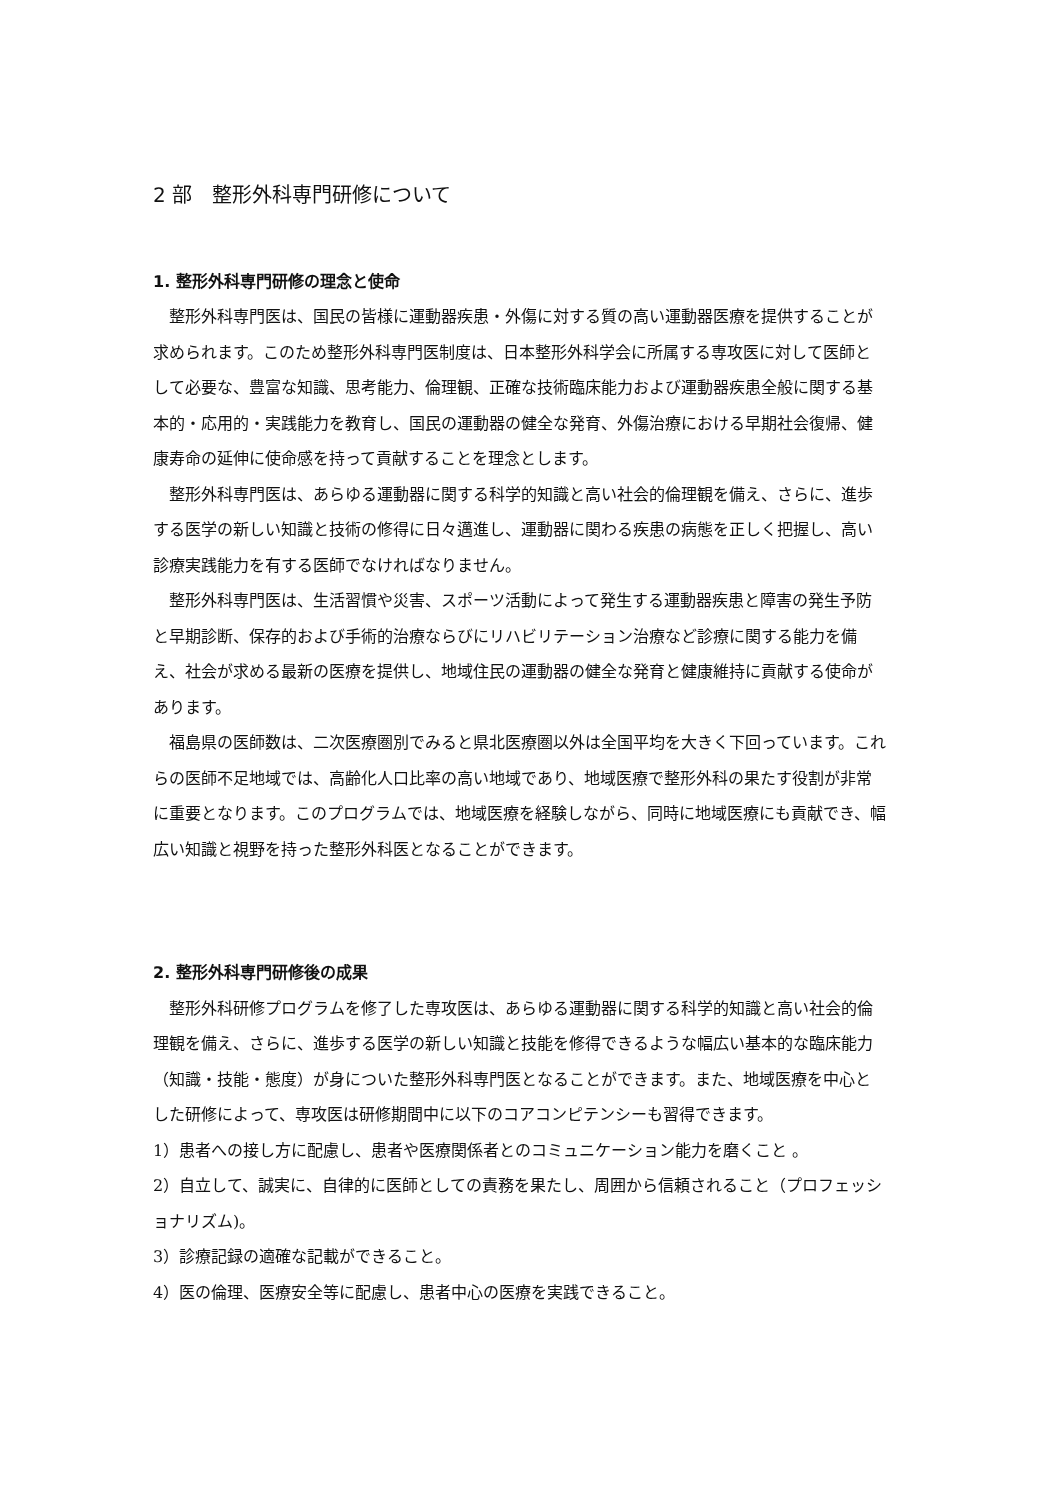2 部　整形外科専門研修について
1. 整形外科専門研修の理念と使命
整形外科専門医は、国民の皆様に運動器疾患・外傷に対する質の高い運動器医療を提供することが求められます。このため整形外科専門医制度は、日本整形外科学会に所属する専攻医に対して医師として必要な、豊富な知識、思考能力、倫理観、正確な技術臨床能力および運動器疾患全般に関する基本的・応用的・実践能力を教育し、国民の運動器の健全な発育、外傷治療における早期社会復帰、健康寿命の延伸に使命感を持って貢献することを理念とします。
整形外科専門医は、あらゆる運動器に関する科学的知識と高い社会的倫理観を備え、さらに、進歩する医学の新しい知識と技術の修得に日々邁進し、運動器に関わる疾患の病態を正しく把握し、高い診療実践能力を有する医師でなければなりません。
整形外科専門医は、生活習慣や災害、スポーツ活動によって発生する運動器疾患と障害の発生予防と早期診断、保存的および手術的治療ならびにリハビリテーション治療など診療に関する能力を備え、社会が求める最新の医療を提供し、地域住民の運動器の健全な発育と健康維持に貢献する使命があります。
福島県の医師数は、二次医療圏別でみると県北医療圏以外は全国平均を大きく下回っています。これらの医師不足地域では、高齢化人口比率の高い地域であり、地域医療で整形外科の果たす役割が非常に重要となります。このプログラムでは、地域医療を経験しながら、同時に地域医療にも貢献でき、幅広い知識と視野を持った整形外科医となることができます。
2. 整形外科専門研修後の成果
整形外科研修プログラムを修了した専攻医は、あらゆる運動器に関する科学的知識と高い社会的倫理観を備え、さらに、進歩する医学の新しい知識と技能を修得できるような幅広い基本的な臨床能力（知識・技能・態度）が身についた整形外科専門医となることができます。また、地域医療を中心とした研修によって、専攻医は研修期間中に以下のコアコンピテンシーも習得できます。
1）患者への接し方に配慮し、患者や医療関係者とのコミュニケーション能力を磨くこと 。
2）自立して、誠実に、自律的に医師としての責務を果たし、周囲から信頼されること（プロフェッショナリズム)。
3）診療記録の適確な記載ができること。
4）医の倫理、医療安全等に配慮し、患者中心の医療を実践できること。